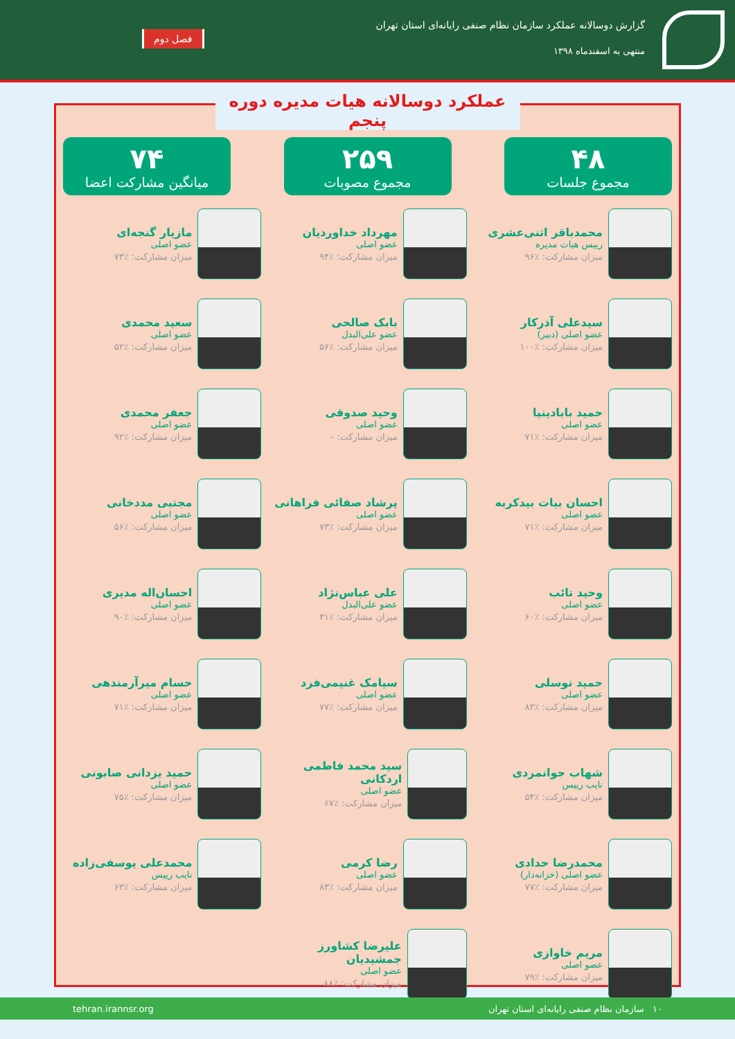گزارش دوسالانه عملکرد سازمان نظام صنفی رایانه‌ای استان تهران
منتهی به اسفندماه ۱۳۹۸
فصل دوم
عملکرد دوسالانه هیات مدیره دوره پنجم
۴۸
مجموع جلسات
۲۵۹
مجموع مصوبات
۷۴
میانگین مشارکت اعضا
محمدباقر اثنی‌عشری
رییس هیات مدیره
میزان مشارکت: ٪۹۶
مهرداد خداوردیان
عضو اصلی
میزان مشارکت: ٪۹۴
مازیار گنجه‌ای
عضو اصلی
میزان مشارکت: ٪۷۳
سیدعلی آذرکار
عضو اصلی (دبیر)
میزان مشارکت: ٪۱۰۰
بابک صالحی
عضو علی‌البدل
میزان مشارکت: ٪۵۶
سعید محمدی
عضو اصلی
میزان مشارکت: ٪۵۲
حمید بابادینیا
عضو اصلی
میزان مشارکت: ٪۷۱
وحید صدوقی
عضو اصلی
میزان مشارکت: -
جعفر محمدی
عضو اصلی
میزان مشارکت: ٪۹۲
احسان بیات بیدکربه
عضو اصلی
میزان مشارکت: ٪۷۱
پرشاد صفائی فراهانی
عضو اصلی
میزان مشارکت: ٪۷۳
مجتبی مددخانی
عضو اصلی
میزان مشارکت: ٪۵۶
وحید تائب
عضو اصلی
میزان مشارکت: ٪۶۰
علی عباس‌نژاد
عضو علی‌البدل
میزان مشارکت: ٪۳۱
احسان‌اله مدیری
عضو اصلی
میزان مشارکت: ٪۹۰
حمید توسلی
عضو اصلی
میزان مشارکت: ٪۸۳
سیامک غنیمی‌فرد
عضو اصلی
میزان مشارکت: ٪۷۷
حسام میرآرمندهی
عضو اصلی
میزان مشارکت: ٪۷۱
شهاب جوانمردی
نایب رییس
میزان مشارکت: ٪۵۴
سید محمد فاطمی اردکانی
عضو اصلی
میزان مشارکت: ٪۶۷
حمید یزدانی صابونی
عضو اصلی
میزان مشارکت: ٪۷۵
محمدرضا حدادی
عضو اصلی (خزانه‌دار)
میزان مشارکت: ٪۷۷
رضا کرمی
عضو اصلی
میزان مشارکت: ٪۸۳
محمدعلی یوسفی‌زاده
نایب رییس
میزان مشارکت: ٪۶۳
مریم خاوازی
عضو اصلی
میزان مشارکت: ٪۷۹
علیرضا کشاورز جمشیدیان
عضو اصلی
میزان مشارکت: ٪۸۸
۱۰ سازمان نظام صنفی رایانه‌ای استان تهران tehran.irannsr.org